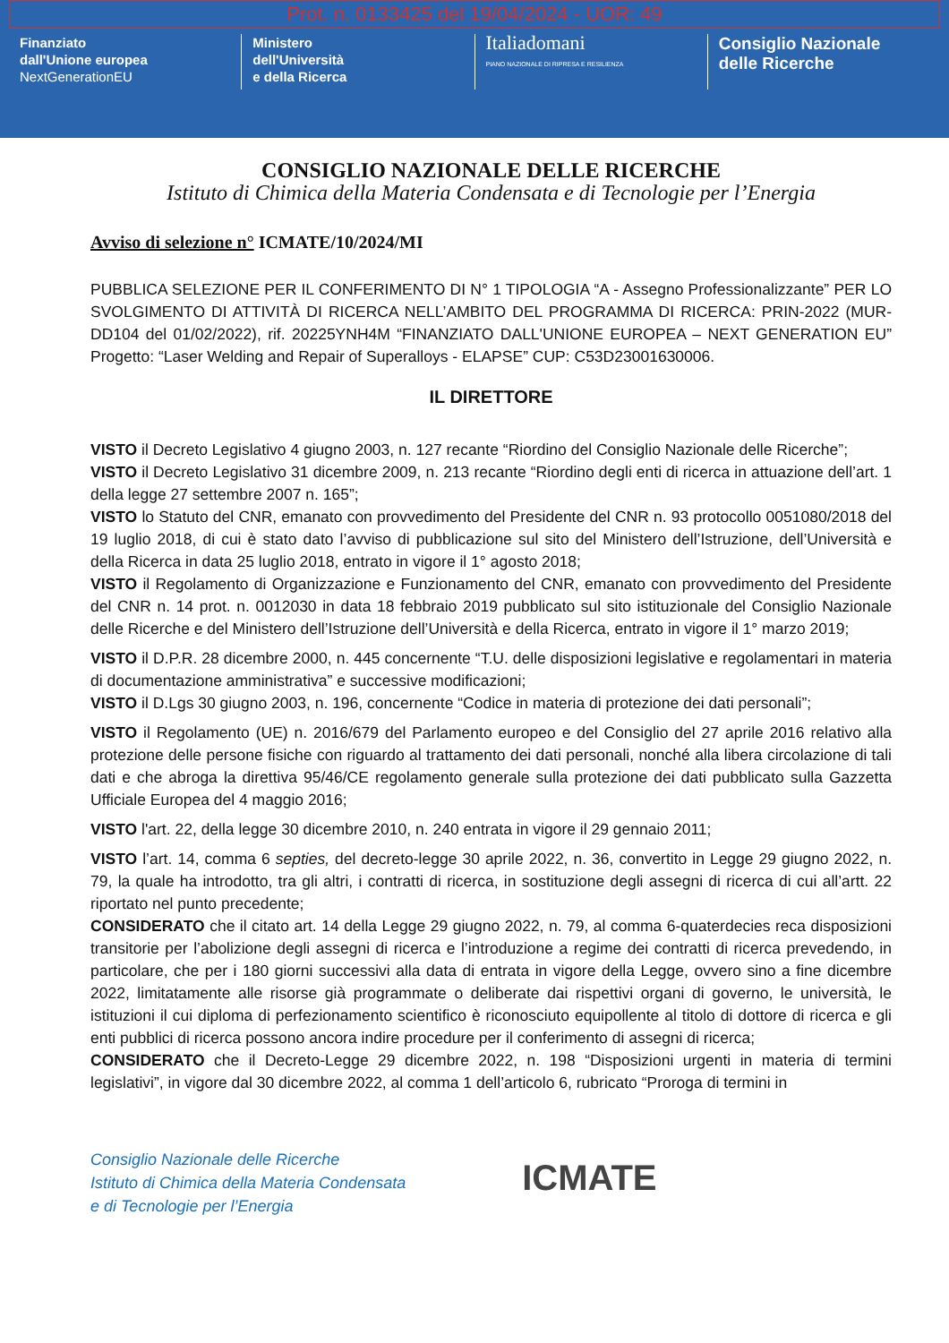Prot. n. 0133425 del 19/04/2024 - UOR: 49
Finanziato
dall'Unione europea
NextGenerationEU
Ministero
dell'Università
e della Ricerca
Italiadomani
PIANO NAZIONALE DI RIPRESA E RESILIENZA
Consiglio Nazionale
delle Ricerche
CONSIGLIO NAZIONALE DELLE RICERCHE
Istituto di Chimica della Materia Condensata e di Tecnologie per l’Energia
Avviso di selezione n° ICMATE/10/2024/MI
PUBBLICA SELEZIONE PER IL CONFERIMENTO DI N° 1 TIPOLOGIA “A - Assegno Professionalizzante” PER LO SVOLGIMENTO DI ATTIVITÀ DI RICERCA NELL’AMBITO DEL PROGRAMMA DI RICERCA: PRIN-2022 (MUR-DD104 del 01/02/2022), rif. 20225YNH4M “FINANZIATO DALL'UNIONE EUROPEA – NEXT GENERATION EU” Progetto: “Laser Welding and Repair of Superalloys - ELAPSE” CUP: C53D23001630006.
IL DIRETTORE
VISTO il Decreto Legislativo 4 giugno 2003, n. 127 recante “Riordino del Consiglio Nazionale delle Ricerche”;
VISTO il Decreto Legislativo 31 dicembre 2009, n. 213 recante “Riordino degli enti di ricerca in attuazione dell’art. 1 della legge 27 settembre 2007 n. 165”;
VISTO lo Statuto del CNR, emanato con provvedimento del Presidente del CNR n. 93 protocollo 0051080/2018 del 19 luglio 2018, di cui è stato dato l’avviso di pubblicazione sul sito del Ministero dell’Istruzione, dell’Università e della Ricerca in data 25 luglio 2018, entrato in vigore il 1° agosto 2018;
VISTO il Regolamento di Organizzazione e Funzionamento del CNR, emanato con provvedimento del Presidente del CNR n. 14 prot. n. 0012030 in data 18 febbraio 2019 pubblicato sul sito istituzionale del Consiglio Nazionale delle Ricerche e del Ministero dell’Istruzione dell’Università e della Ricerca, entrato in vigore il 1° marzo 2019;
VISTO il D.P.R. 28 dicembre 2000, n. 445 concernente “T.U. delle disposizioni legislative e regolamentari in materia di documentazione amministrativa” e successive modificazioni;
VISTO il D.Lgs 30 giugno 2003, n. 196, concernente “Codice in materia di protezione dei dati personali”;
VISTO il Regolamento (UE) n. 2016/679 del Parlamento europeo e del Consiglio del 27 aprile 2016 relativo alla protezione delle persone fisiche con riguardo al trattamento dei dati personali, nonché alla libera circolazione di tali dati e che abroga la direttiva 95/46/CE regolamento generale sulla protezione dei dati pubblicato sulla Gazzetta Ufficiale Europea del 4 maggio 2016;
VISTO l'art. 22, della legge 30 dicembre 2010, n. 240 entrata in vigore il 29 gennaio 2011;
VISTO l’art. 14, comma 6 septies, del decreto-legge 30 aprile 2022, n. 36, convertito in Legge 29 giugno 2022, n. 79, la quale ha introdotto, tra gli altri, i contratti di ricerca, in sostituzione degli assegni di ricerca di cui all’artt. 22 riportato nel punto precedente;
CONSIDERATO che il citato art. 14 della Legge 29 giugno 2022, n. 79, al comma 6-quaterdecies reca disposizioni transitorie per l’abolizione degli assegni di ricerca e l’introduzione a regime dei contratti di ricerca prevedendo, in particolare, che per i 180 giorni successivi alla data di entrata in vigore della Legge, ovvero sino a fine dicembre 2022, limitatamente alle risorse già programmate o deliberate dai rispettivi organi di governo, le università, le istituzioni il cui diploma di perfezionamento scientifico è riconosciuto equipollente al titolo di dottore di ricerca e gli enti pubblici di ricerca possono ancora indire procedure per il conferimento di assegni di ricerca;
CONSIDERATO che il Decreto-Legge 29 dicembre 2022, n. 198 “Disposizioni urgenti in materia di termini legislativi”, in vigore dal 30 dicembre 2022, al comma 1 dell’articolo 6, rubricato “Proroga di termini in
Consiglio Nazionale delle Ricerche
Istituto di Chimica della Materia Condensata
e di Tecnologie per l’Energia
ICMATE